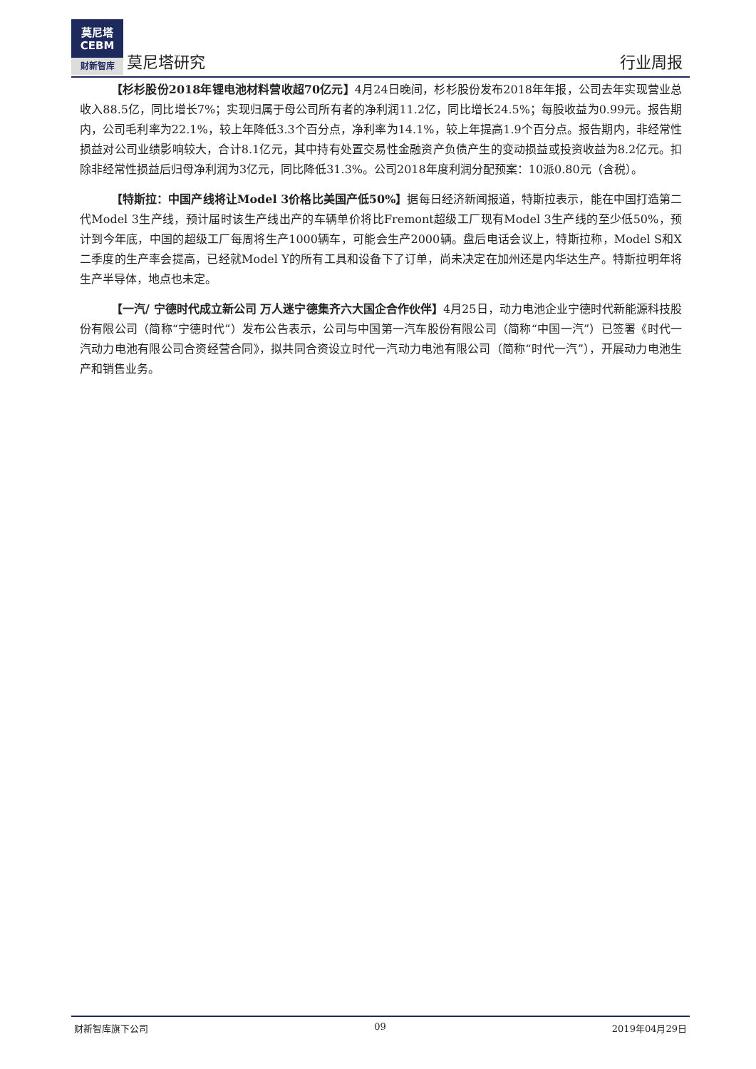莫尼塔
CEBM
财新智库
莫尼塔研究 行业周报
【杉杉股份2018年锂电池材料营收超70亿元】4月24日晚间，杉杉股份发布2018年年报，公司去年实现营业总收入88.5亿，同比增长7%；实现归属于母公司所有者的净利润11.2亿，同比增长24.5%；每股收益为0.99元。报告期内，公司毛利率为22.1%，较上年降低3.3个百分点，净利率为14.1%，较上年提高1.9个百分点。报告期内，非经常性损益对公司业绩影响较大，合计8.1亿元，其中持有处置交易性金融资产负债产生的变动损益或投资收益为8.2亿元。扣除非经常性损益后归母净利润为3亿元，同比降低31.3%。公司2018年度利润分配预案：10派0.80元（含税）。
【特斯拉：中国产线将让Model 3价格比美国产低50%】据每日经济新闻报道，特斯拉表示，能在中国打造第二代Model 3生产线，预计届时该生产线出产的车辆单价将比Fremont超级工厂现有Model 3生产线的至少低50%，预计到今年底，中国的超级工厂每周将生产1000辆车，可能会生产2000辆。盘后电话会议上，特斯拉称，Model S和X二季度的生产率会提高，已经就Model Y的所有工具和设备下了订单，尚未决定在加州还是内华达生产。特斯拉明年将生产半导体，地点也未定。
【一汽/ 宁德时代成立新公司 万人迷宁德集齐六大国企合作伙伴】4月25日，动力电池企业宁德时代新能源科技股份有限公司（简称“宁德时代”）发布公告表示，公司与中国第一汽车股份有限公司（简称“中国一汽”）已签署《时代一汽动力电池有限公司合资经营合同》，拟共同合资设立时代一汽动力电池有限公司（简称“时代一汽”），开展动力电池生产和销售业务。
财新智库旗下公司 09 2019年04月29日